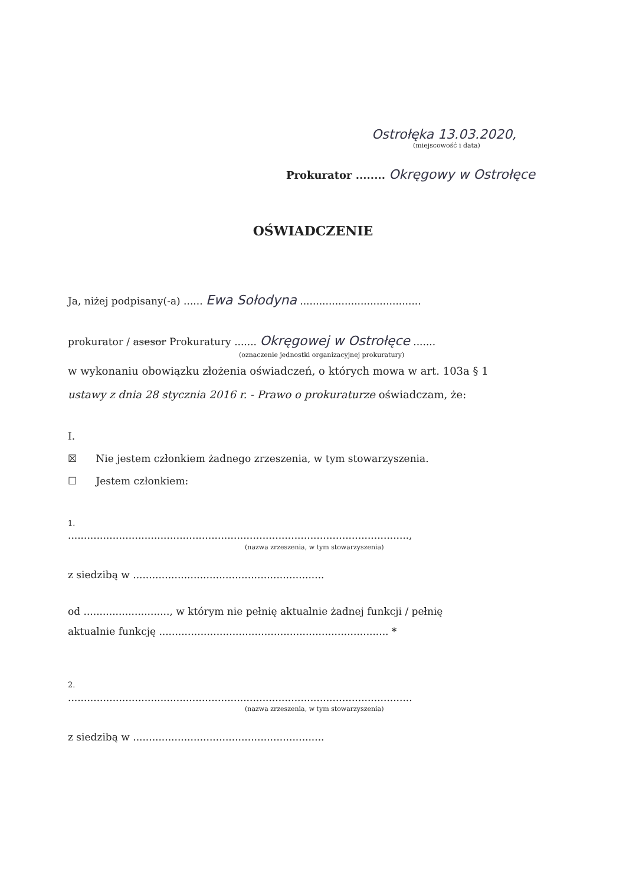Ostrołęka 13.03.2020,
(miejscowość i data)
Prokurator ........ Okręgowy w Ostrołęce
OŚWIADCZENIE
Ja, niżej podpisany(-a) ...... Ewa Sołodyna ......................................
prokurator / asesor Prokuratury ....... Okręgowej w Ostrołęce .......
(oznaczenie jednostki organizacyjnej prokuratury)
w wykonaniu obowiązku złożenia oświadczeń, o których mowa w art. 103a § 1 ustawy z dnia 28 stycznia 2016 r. - Prawo o prokuraturze oświadczam, że:
I.
☒ Nie jestem członkiem żadnego zrzeszenia, w tym stowarzyszenia.
☐ Jestem członkiem:
1.
...........................................................................................................,
(nazwa zrzeszenia, w tym stowarzyszenia)
z siedzibą w ............................................................
od ..........................., w którym nie pełnię aktualnie żadnej funkcji / pełnię
aktualnie funkcję ........................................................................ *
2.
............................................................................................................
(nazwa zrzeszenia, w tym stowarzyszenia)
z siedzibą w ............................................................